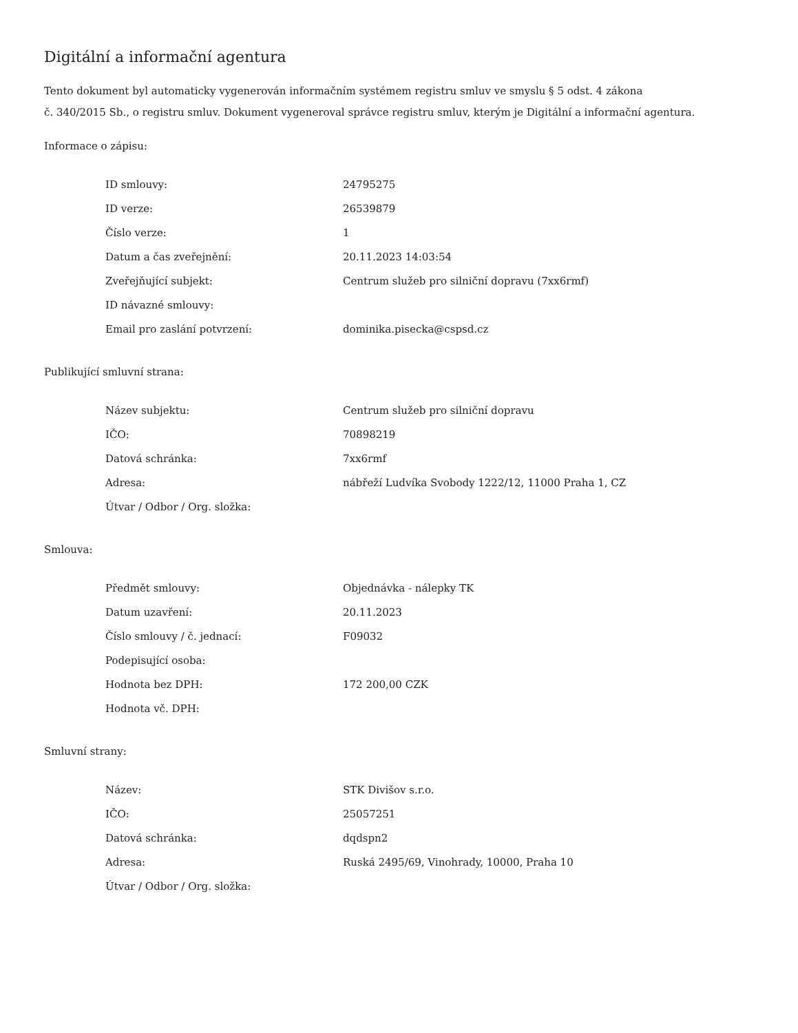Digitální a informační agentura
Tento dokument byl automaticky vygenerován informačním systémem registru smluv ve smyslu § 5 odst. 4 zákona
č. 340/2015 Sb., o registru smluv. Dokument vygeneroval správce registru smluv, kterým je Digitální a informační agentura.
Informace o zápisu:
| ID smlouvy: | 24795275 |
| ID verze: | 26539879 |
| Číslo verze: | 1 |
| Datum a čas zveřejnění: | 20.11.2023 14:03:54 |
| Zveřejňující subjekt: | Centrum služeb pro silniční dopravu (7xx6rmf) |
| ID návazné smlouvy: | |
| Email pro zaslání potvrzení: | dominika.pisecka@cspsd.cz |
Publikující smluvní strana:
| Název subjektu: | Centrum služeb pro silniční dopravu |
| IČO: | 70898219 |
| Datová schránka: | 7xx6rmf |
| Adresa: | nábřeží Ludvíka Svobody 1222/12, 11000 Praha 1, CZ |
| Útvar / Odbor / Org. složka: | |
Smlouva:
| Předmět smlouvy: | Objednávka - nálepky TK |
| Datum uzavření: | 20.11.2023 |
| Číslo smlouvy / č. jednací: | F09032 |
| Podepisující osoba: | |
| Hodnota bez DPH: | 172 200,00 CZK |
| Hodnota vč. DPH: | |
Smluvní strany:
| Název: | STK Divišov s.r.o. |
| IČO: | 25057251 |
| Datová schránka: | dqdspn2 |
| Adresa: | Ruská 2495/69, Vinohrady, 10000, Praha 10 |
| Útvar / Odbor / Org. složka: | |